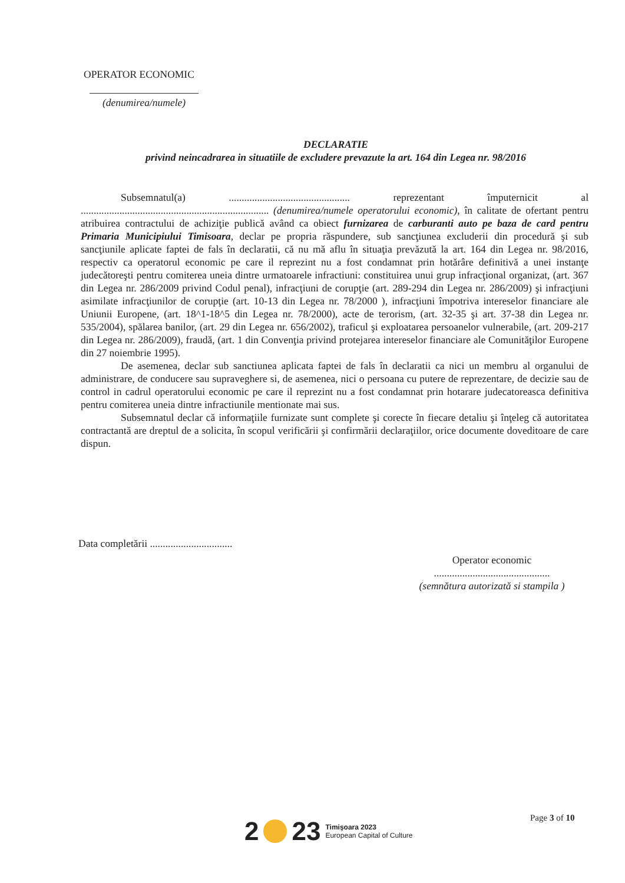OPERATOR ECONOMIC
(denumirea/numele)
DECLARATIE
privind neincadrarea in situatiile de excludere prevazute la art. 164 din Legea nr. 98/2016
Subsemnatul(a) ............................................... reprezentant împuternicit al ......................................................................... (denumirea/numele operatorului economic), în calitate de ofertant pentru atribuirea contractului de achiziţie publică având ca obiect furnizarea de carburanti auto pe baza de card pentru Primaria Municipiului Timisoara, declar pe propria răspundere, sub sancţiunea excluderii din procedură şi sub sancţiunile aplicate faptei de fals în declaratii, că nu mă aflu în situaţia prevăzută la art. 164 din Legea nr. 98/2016, respectiv ca operatorul economic pe care il reprezint nu a fost condamnat prin hotărâre definitivă a unei instanţe judecătoreşti pentru comiterea uneia dintre urmatoarele infractiuni: constituirea unui grup infracţional organizat, (art. 367 din Legea nr. 286/2009 privind Codul penal), infracţiuni de corupţie (art. 289-294 din Legea nr. 286/2009) şi infracţiuni asimilate infracţiunilor de corupţie (art. 10-13 din Legea nr. 78/2000 ), infracţiuni împotriva intereselor financiare ale Uniunii Europene, (art. 18^1-18^5 din Legea nr. 78/2000), acte de terorism, (art. 32-35 şi art. 37-38 din Legea nr. 535/2004), spălarea banilor, (art. 29 din Legea nr. 656/2002), traficul şi exploatarea persoanelor vulnerabile, (art. 209-217 din Legea nr. 286/2009), fraudă, (art. 1 din Convenţia privind protejarea intereselor financiare ale Comunităţilor Europene din 27 noiembrie 1995).
De asemenea, declar sub sanctiunea aplicata faptei de fals în declaratii ca nici un membru al organului de administrare, de conducere sau supraveghere si, de asemenea, nici o persoana cu putere de reprezentare, de decizie sau de control in cadrul operatorului economic pe care il reprezint nu a fost condamnat prin hotarare judecatoreasca definitiva pentru comiterea uneia dintre infractiunile mentionate mai sus.
Subsemnatul declar că informaţiile furnizate sunt complete şi corecte în fiecare detaliu şi înţeleg că autoritatea contractantă are dreptul de a solicita, în scopul verificării şi confirmării declaraţiilor, orice documente doveditoare de care dispun.
Data completării ................................
Operator economic
.............................................
(semnătura autorizată si stampila )
Page 3 of 10
2 23 Timişoara 2023
European Capital of Culture